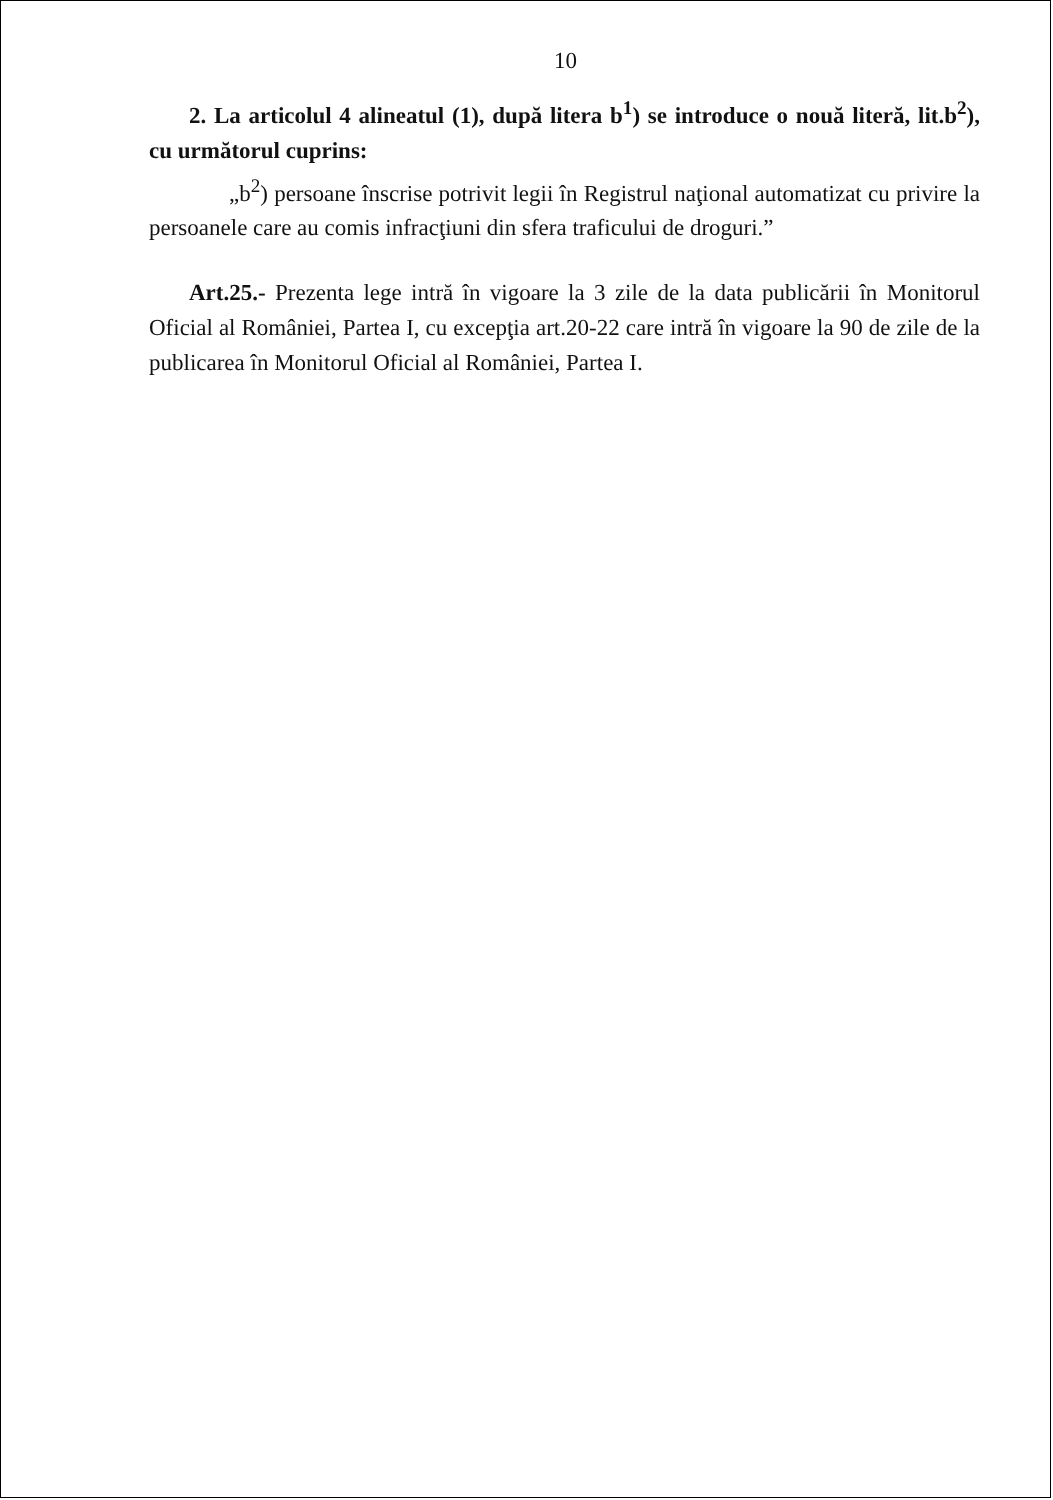10
2. La articolul 4 alineatul (1), după litera b<sup>1</sup>) se introduce o nouă literă, lit.b<sup>2</sup>), cu următorul cuprins:
„b<sup>2</sup>) persoane înscrise potrivit legii în Registrul naţional automatizat cu privire la persoanele care au comis infracţiuni din sfera traficului de droguri.”
Art.25.- Prezenta lege intră în vigoare la 3 zile de la data publicării în Monitorul Oficial al României, Partea I, cu excepţia art.20-22 care intră în vigoare la 90 de zile de la publicarea în Monitorul Oficial al României, Partea I.